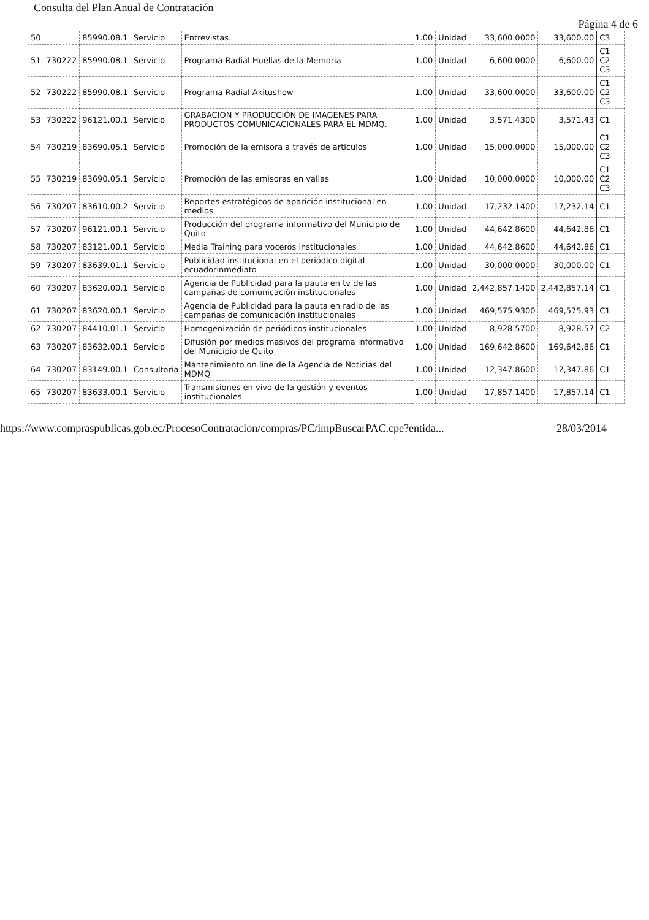Consulta del Plan Anual de Contratación
Página 4 de 6
| 50 | | 85990.08.1 | Servicio | Entrevistas | 1.00 | Unidad | 33,600.0000 | 33,600.00 | C3 |
| 51 | 730222 | 85990.08.1 | Servicio | Programa Radial Huellas de la Memoria | 1.00 | Unidad | 6,600.0000 | 6,600.00 | C1 C2 C3 |
| 52 | 730222 | 85990.08.1 | Servicio | Programa Radial Akitushow | 1.00 | Unidad | 33,600.0000 | 33,600.00 | C1 C2 C3 |
| 53 | 730222 | 96121.00.1 | Servicio | GRABACION Y PRODUCCIÓN DE IMAGENES PARA PRODUCTOS COMUNICACIONALES PARA EL MDMQ. | 1.00 | Unidad | 3,571.4300 | 3,571.43 | C1 |
| 54 | 730219 | 83690.05.1 | Servicio | Promoción de la emisora a través de artículos | 1.00 | Unidad | 15,000.0000 | 15,000.00 | C1 C2 C3 |
| 55 | 730219 | 83690.05.1 | Servicio | Promoción de las emisoras en vallas | 1.00 | Unidad | 10,000.0000 | 10,000.00 | C1 C2 C3 |
| 56 | 730207 | 83610.00.2 | Servicio | Reportes estratégicos de aparición institucional en medios | 1.00 | Unidad | 17,232.1400 | 17,232.14 | C1 |
| 57 | 730207 | 96121.00.1 | Servicio | Producción del programa informativo del Municipio de Quito | 1.00 | Unidad | 44,642.8600 | 44,642.86 | C1 |
| 58 | 730207 | 83121.00.1 | Servicio | Media Training para voceros institucionales | 1.00 | Unidad | 44,642.8600 | 44,642.86 | C1 |
| 59 | 730207 | 83639.01.1 | Servicio | Publicidad institucional en el periódico digital ecuadorinmediato | 1.00 | Unidad | 30,000.0000 | 30,000.00 | C1 |
| 60 | 730207 | 83620.00.1 | Servicio | Agencia de Publicidad para la pauta en tv de las campañas de comunicación institucionales | 1.00 | Unidad | 2,442,857.1400 | 2,442,857.14 | C1 |
| 61 | 730207 | 83620.00.1 | Servicio | Agencia de Publicidad para la pauta en radio de las campañas de comunicación institucionales | 1.00 | Unidad | 469,575.9300 | 469,575.93 | C1 |
| 62 | 730207 | 84410.01.1 | Servicio | Homogenización de periódicos institucionales | 1.00 | Unidad | 8,928.5700 | 8,928.57 | C2 |
| 63 | 730207 | 83632.00.1 | Servicio | Difusión por medios masivos del programa informativo del Municipio de Quito | 1.00 | Unidad | 169,642.8600 | 169,642.86 | C1 |
| 64 | 730207 | 83149.00.1 | Consultoria | Mantenimiento on line de la Agencia de Noticias del MDMQ | 1.00 | Unidad | 12,347.8600 | 12,347.86 | C1 |
| 65 | 730207 | 83633.00.1 | Servicio | Transmisiones en vivo de la gestión y eventos institucionales | 1.00 | Unidad | 17,857.1400 | 17,857.14 | C1 |
https://www.compraspublicas.gob.ec/ProcesoContratacion/compras/PC/impBuscarPAC.cpe?entida... 28/03/2014